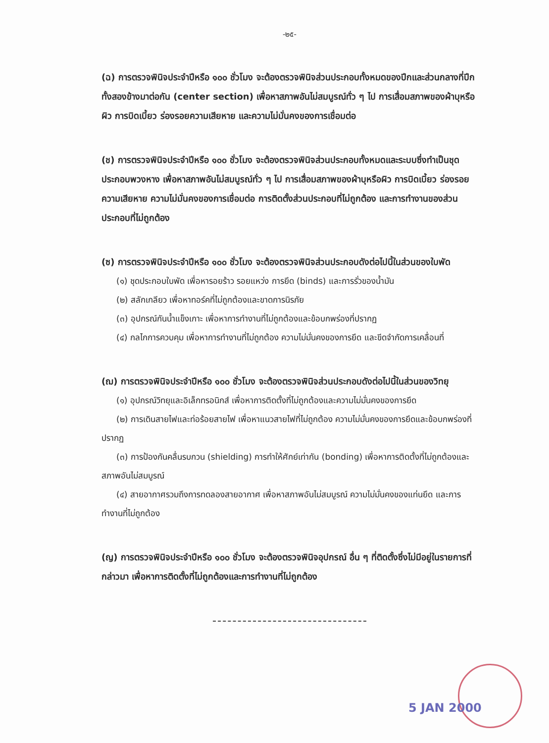-๒๕-
(ฉ) การตรวจพินิจประจำปีหรือ ๑๐๐ ชั่วโมง จะต้องตรวจพินิจส่วนประกอบทั้งหมดของปีกและส่วนกลางที่ปีกทั้งสองข้างมาต่อกัน (center section) เพื่อหาสภาพอันไม่สมบูรณ์ทั่ว ๆ ไป การเสื่อมสภาพของผ้าบุหรือผิว การบิดเบี้ยว ร่องรอยความเสียหาย และความไม่มั่นคงของการเชื่อมต่อ
(ช) การตรวจพินิจประจำปีหรือ ๑๐๐ ชั่วโมง จะต้องตรวจพินิจส่วนประกอบทั้งหมดและระบบซึ่งทำเป็นชุดประกอบพวงหาง เพื่อหาสภาพอันไม่สมบูรณ์ทั่ว ๆ ไป การเสื่อมสภาพของผ้าบุหรือผิว การบิดเบี้ยว ร่องรอยความเสียหาย ความไม่มั่นคงของการเชื่อมต่อ การติดตั้งส่วนประกอบที่ไม่ถูกต้อง และการทำงานของส่วนประกอบที่ไม่ถูกต้อง
(ซ) การตรวจพินิจประจำปีหรือ ๑๐๐ ชั่วโมง จะต้องตรวจพินิจส่วนประกอบดังต่อไปนี้ในส่วนของใบพัด
(๑) ชุดประกอบใบพัด เพื่อหารอยร้าว รอยแหว่ง การยึด (binds) และการรั่วของน้ำมัน
(๒) สลักเกลียว เพื่อหาทอร์คที่ไม่ถูกต้องและขาดการนิรภัย
(๓) อุปกรณ์กันน้ำแข็งเกาะ เพื่อหาการทำงานที่ไม่ถูกต้องและข้อบกพร่องที่ปรากฏ
(๔) กลไกการควบคุม เพื่อหาการทำงานที่ไม่ถูกต้อง ความไม่มั่นคงของการยึด และขีดจำกัดการเคลื่อนที่
(ฌ) การตรวจพินิจประจำปีหรือ ๑๐๐ ชั่วโมง จะต้องตรวจพินิจส่วนประกอบดังต่อไปนี้ในส่วนของวิทยุ
(๑) อุปกรณ์วิทยุและอิเล็กทรอนิกส์ เพื่อหาการติดตั้งที่ไม่ถูกต้องและความไม่มั่นคงของการยึด
(๒) การเดินสายไฟและท่อร้อยสายไฟ เพื่อหาแนวสายไฟที่ไม่ถูกต้อง ความไม่มั่นคงของการยึดและข้อบกพร่องที่ปรากฏ
(๓) การป้องกันคลื่นรบกวน (shielding) การทำให้ศักย์เท่ากัน (bonding) เพื่อหาการติดตั้งที่ไม่ถูกต้องและสภาพอันไม่สมบูรณ์
(๔) สายอากาศรวมถึงการทดลองสายอากาศ เพื่อหาสภาพอันไม่สมบูรณ์ ความไม่มั่นคงของแท่นยึด และการทำงานที่ไม่ถูกต้อง
(ญ) การตรวจพินิจประจำปีหรือ ๑๐๐ ชั่วโมง จะต้องตรวจพินิจอุปกรณ์ อื่น ๆ ที่ติดตั้งซึ่งไม่มีอยู่ในรายการที่กล่าวมา เพื่อหาการติดตั้งที่ไม่ถูกต้องและการทำงานที่ไม่ถูกต้อง
5 JAN 2000